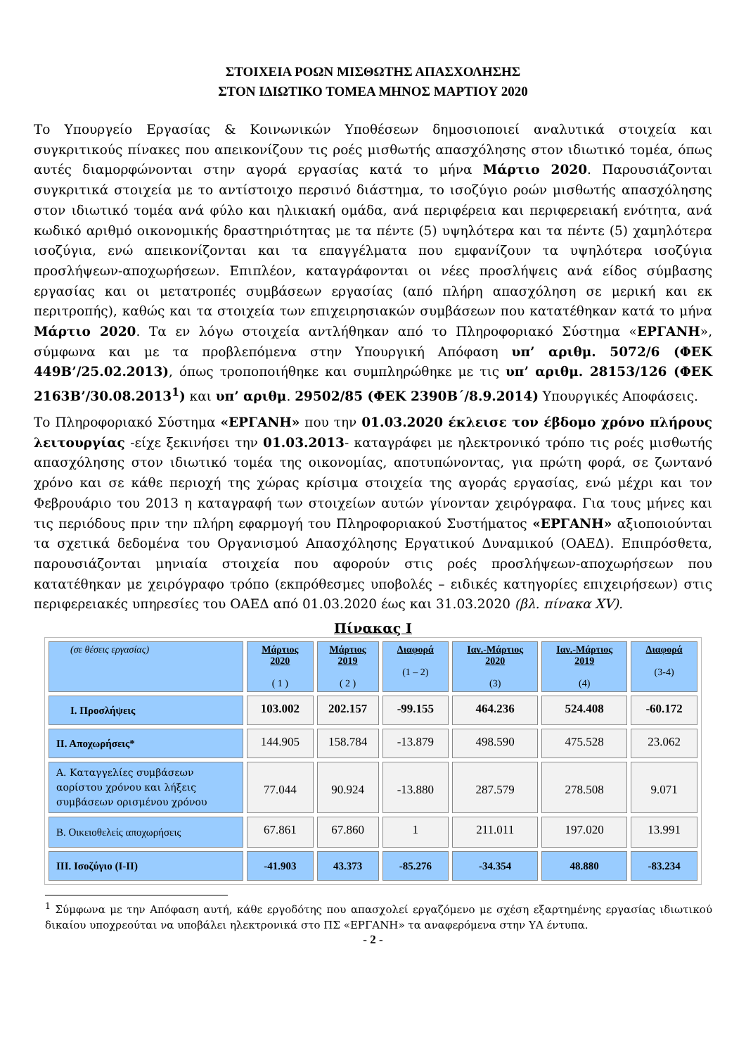ΣΤΟΙΧΕΙΑ ΡΟΩΝ ΜΙΣΘΩΤΗΣ ΑΠΑΣΧΟΛΗΣΗΣ
ΣΤΟΝ ΙΔΙΩΤΙΚΟ ΤΟΜΕΑ ΜΗΝΟΣ ΜΑΡΤΙΟΥ 2020
Το Υπουργείο Εργασίας & Κοινωνικών Υποθέσεων δημοσιοποιεί αναλυτικά στοιχεία και συγκριτικούς πίνακες που απεικονίζουν τις ροές μισθωτής απασχόλησης στον ιδιωτικό τομέα, όπως αυτές διαμορφώνονται στην αγορά εργασίας κατά το μήνα Μάρτιο 2020. Παρουσιάζονται συγκριτικά στοιχεία με το αντίστοιχο περσινό διάστημα, το ισοζύγιο ροών μισθωτής απασχόλησης στον ιδιωτικό τομέα ανά φύλο και ηλικιακή ομάδα, ανά περιφέρεια και περιφερειακή ενότητα, ανά κωδικό αριθμό οικονομικής δραστηριότητας με τα πέντε (5) υψηλότερα και τα πέντε (5) χαμηλότερα ισοζύγια, ενώ απεικονίζονται και τα επαγγέλματα που εμφανίζουν τα υψηλότερα ισοζύγια προσλήψεων-αποχωρήσεων. Επιπλέον, καταγράφονται οι νέες προσλήψεις ανά είδος σύμβασης εργασίας και οι μετατροπές συμβάσεων εργασίας (από πλήρη απασχόληση σε μερική και εκ περιτροπής), καθώς και τα στοιχεία των επιχειρησιακών συμβάσεων που κατατέθηκαν κατά το μήνα Μάρτιο 2020. Τα εν λόγω στοιχεία αντλήθηκαν από το Πληροφοριακό Σύστημα «ΕΡΓΑΝΗ», σύμφωνα και με τα προβλεπόμενα στην Υπουργική Απόφαση υπ’ αριθμ. 5072/6 (ΦΕΚ 449Β’/25.02.2013), όπως τροποποιήθηκε και συμπληρώθηκε με τις υπ’ αριθμ. 28153/126 (ΦΕΚ 2163Β’/30.08.2013<sup>1</sup>) και υπ’ αριθμ. 29502/85 (ΦΕΚ 2390Β΄/8.9.2014) Υπουργικές Αποφάσεις.
Το Πληροφοριακό Σύστημα «ΕΡΓΑΝΗ» που την 01.03.2020 έκλεισε τον έβδομο χρόνο πλήρους λειτουργίας -είχε ξεκινήσει την 01.03.2013- καταγράφει με ηλεκτρονικό τρόπο τις ροές μισθωτής απασχόλησης στον ιδιωτικό τομέα της οικονομίας, αποτυπώνοντας, για πρώτη φορά, σε ζωντανό χρόνο και σε κάθε περιοχή της χώρας κρίσιμα στοιχεία της αγοράς εργασίας, ενώ μέχρι και τον Φεβρουάριο του 2013 η καταγραφή των στοιχείων αυτών γίνονταν χειρόγραφα. Για τους μήνες και τις περιόδους πριν την πλήρη εφαρμογή του Πληροφοριακού Συστήματος «ΕΡΓΑΝΗ» αξιοποιούνται τα σχετικά δεδομένα του Οργανισμού Απασχόλησης Εργατικού Δυναμικού (ΟΑΕΔ). Επιπρόσθετα, παρουσιάζονται μηνιαία στοιχεία που αφορούν στις ροές προσλήψεων-αποχωρήσεων που κατατέθηκαν με χειρόγραφο τρόπο (εκπρόθεσμες υποβολές – ειδικές κατηγορίες επιχειρήσεων) στις περιφερειακές υπηρεσίες του ΟΑΕΔ από 01.03.2020 έως και 31.03.2020 (βλ. πίνακα XV).
Πίνακας Ι
| (σε θέσεις εργασίας) | Μάρτιος 2020 ( 1 ) | Μάρτιος 2019 ( 2 ) | Διαφορά (1 – 2) | Ιαν.-Μάρτιος 2020 (3) | Ιαν.-Μάρτιος 2019 (4) | Διαφορά (3-4) |
| --- | --- | --- | --- | --- | --- | --- |
| Ι. Προσλήψεις | 103.002 | 202.157 | -99.155 | 464.236 | 524.408 | -60.172 |
| ΙΙ. Αποχωρήσεις* | 144.905 | 158.784 | -13.879 | 498.590 | 475.528 | 23.062 |
| Α. Καταγγελίες συμβάσεων αορίστου χρόνου και λήξεις συμβάσεων ορισμένου χρόνου | 77.044 | 90.924 | -13.880 | 287.579 | 278.508 | 9.071 |
| Β. Οικειοθελείς αποχωρήσεις | 67.861 | 67.860 | 1 | 211.011 | 197.020 | 13.991 |
| ΙΙΙ. Ισοζύγιο (Ι-ΙΙ) | -41.903 | 43.373 | -85.276 | -34.354 | 48.880 | -83.234 |
<sup>1</sup> Σύμφωνα με την Απόφαση αυτή, κάθε εργοδότης που απασχολεί εργαζόμενο με σχέση εξαρτημένης εργασίας ιδιωτικού δικαίου υποχρεούται να υποβάλει ηλεκτρονικά στο ΠΣ «ΕΡΓΑΝΗ» τα αναφερόμενα στην ΥΑ έντυπα.
- 2 -